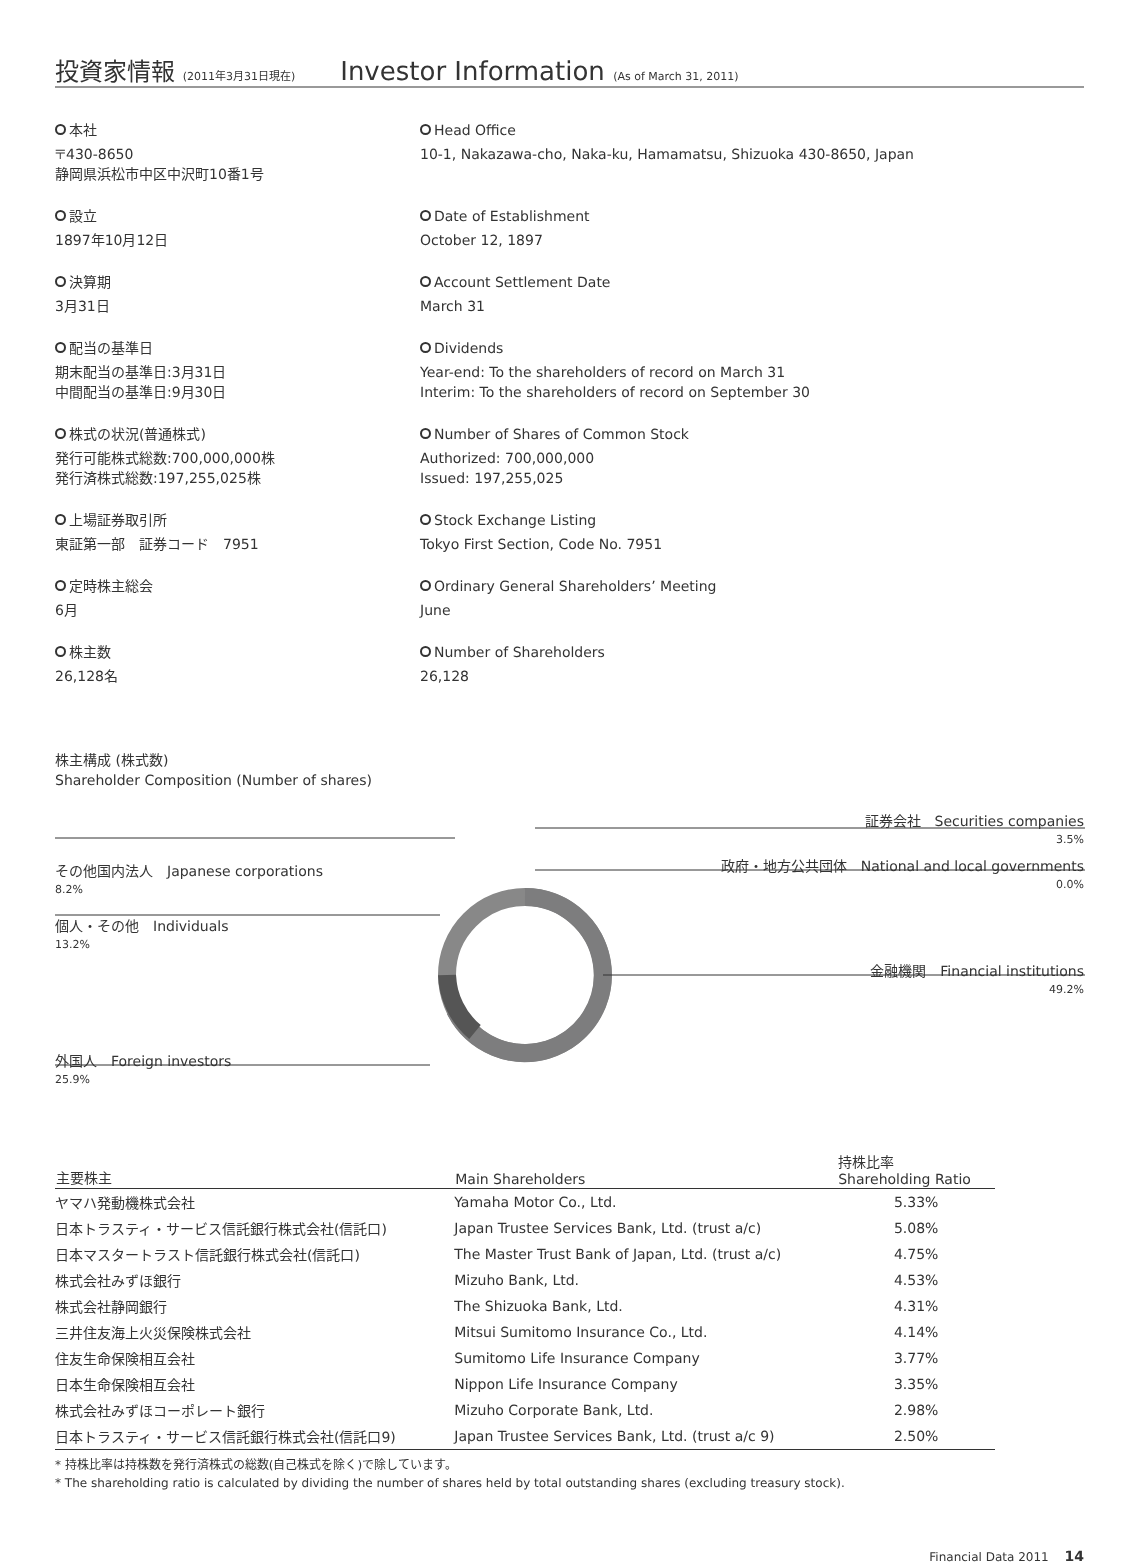投資家情報 (2011年3月31日現在) Investor Information (As of March 31, 2011)
本社
〒430-8650
静岡県浜松市中区中沢町10番1号
Head Office
10-1, Nakazawa-cho, Naka-ku, Hamamatsu, Shizuoka 430-8650, Japan
設立
1897年10月12日
Date of Establishment
October 12, 1897
決算期
3月31日
Account Settlement Date
March 31
配当の基準日
期末配当の基準日:3月31日
中間配当の基準日:9月30日
Dividends
Year-end: To the shareholders of record on March 31
Interim: To the shareholders of record on September 30
株式の状況(普通株式)
発行可能株式総数:700,000,000株
発行済株式総数:197,255,025株
Number of Shares of Common Stock
Authorized: 700,000,000
Issued: 197,255,025
上場証券取引所
東証第一部　証券コード　7951
Stock Exchange Listing
Tokyo First Section, Code No. 7951
定時株主総会
6月
Ordinary General Shareholders’ Meeting
June
株主数
26,128名
Number of Shareholders
26,128
株主構成 (株式数)
Shareholder Composition (Number of shares)
証券会社　Securities companies
3.5%
政府・地方公共団体　National and local governments
0.0%
その他国内法人　Japanese corporations
8.2%
個人・その他　Individuals
13.2%
金融機関　Financial institutions
49.2%
外国人　Foreign investors
25.9%
| 主要株主 | Main Shareholders | 持株比率 Shareholding Ratio |
| --- | --- | --- |
| ヤマハ発動機株式会社 | Yamaha Motor Co., Ltd. | 5.33% |
| 日本トラスティ・サービス信託銀行株式会社(信託口) | Japan Trustee Services Bank, Ltd. (trust a/c) | 5.08% |
| 日本マスタートラスト信託銀行株式会社(信託口) | The Master Trust Bank of Japan, Ltd. (trust a/c) | 4.75% |
| 株式会社みずほ銀行 | Mizuho Bank, Ltd. | 4.53% |
| 株式会社静岡銀行 | The Shizuoka Bank, Ltd. | 4.31% |
| 三井住友海上火災保険株式会社 | Mitsui Sumitomo Insurance Co., Ltd. | 4.14% |
| 住友生命保険相互会社 | Sumitomo Life Insurance Company | 3.77% |
| 日本生命保険相互会社 | Nippon Life Insurance Company | 3.35% |
| 株式会社みずほコーポレート銀行 | Mizuho Corporate Bank, Ltd. | 2.98% |
| 日本トラスティ・サービス信託銀行株式会社(信託口9) | Japan Trustee Services Bank, Ltd. (trust a/c 9) | 2.50% |
* 持株比率は持株数を発行済株式の総数(自己株式を除く)で除しています。
* The shareholding ratio is calculated by dividing the number of shares held by total outstanding shares (excluding treasury stock).
Financial Data 2011 　14